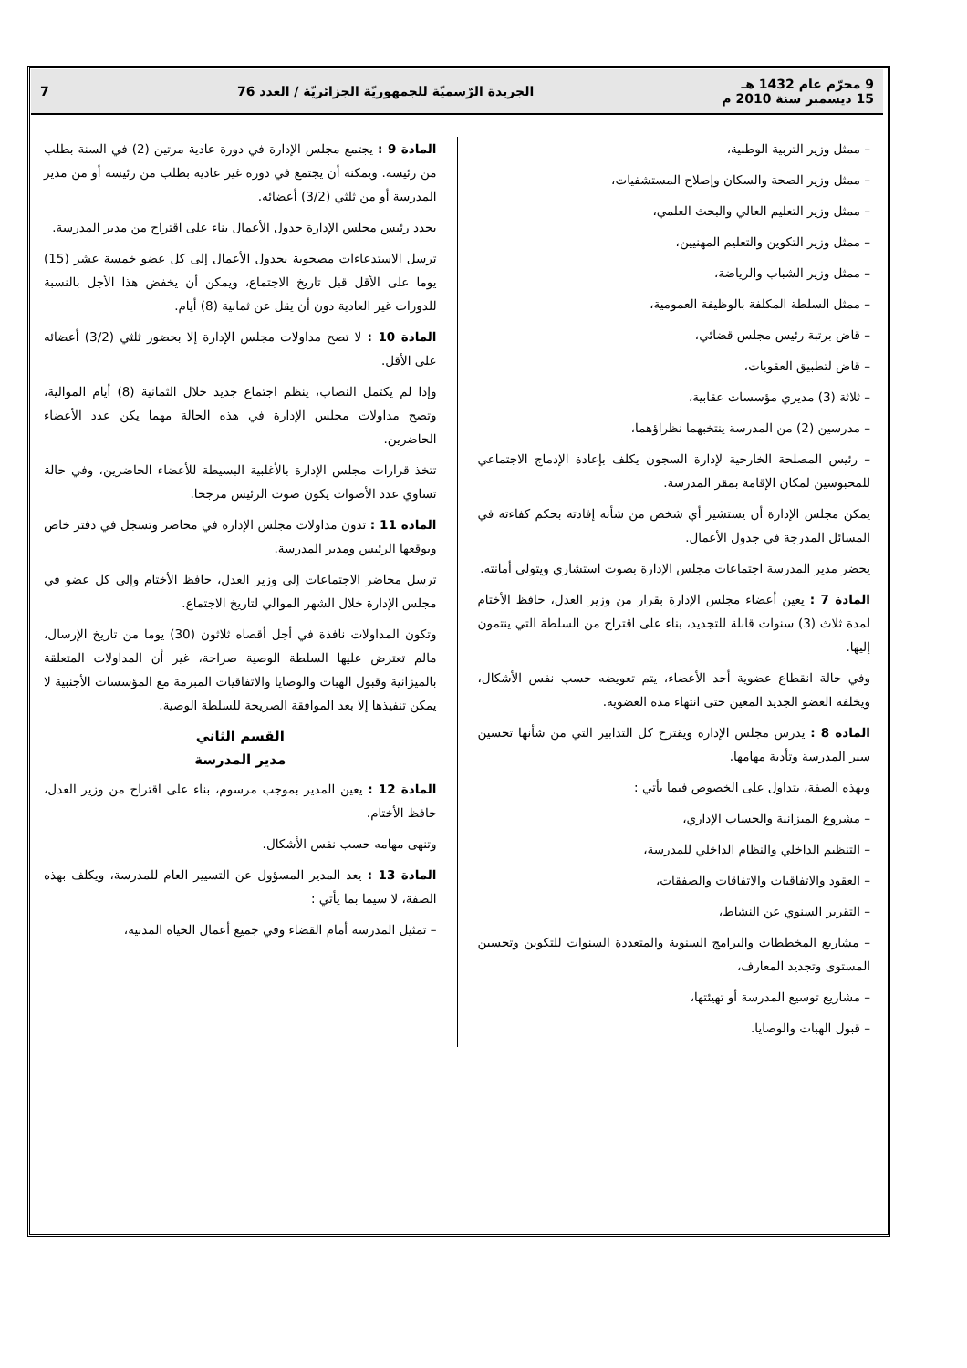9 محرّم عام 1432 هـ
15 ديسمبر سنة 2010 م
الجريدة الرّسميّة للجمهوريّة الجزائريّة / العدد 76
7
– ممثل وزير التربية الوطنية،
– ممثل وزير الصحة والسكان وإصلاح المستشفيات،
– ممثل وزير التعليم العالي والبحث العلمي،
– ممثل وزير التكوين والتعليم المهنيين،
– ممثل وزير الشباب والرياضة،
– ممثل السلطة المكلفة بالوظيفة العمومية،
– قاض برتبة رئيس مجلس قضائي،
– قاض لتطبيق العقوبات،
– ثلاثة (3) مديري مؤسسات عقابية،
– مدرسين (2) من المدرسة ينتخبهما نظراؤهما،
– رئيس المصلحة الخارجية لإدارة السجون يكلف بإعادة الإدماج الاجتماعي للمحبوسين لمكان الإقامة بمقر المدرسة.
يمكن مجلس الإدارة أن يستشير أي شخص من شأنه إفادته بحكم كفاءته في المسائل المدرجة في جدول الأعمال.
يحضر مدير المدرسة اجتماعات مجلس الإدارة بصوت استشاري ويتولى أمانته.
المادة 7 : يعين أعضاء مجلس الإدارة بقرار من وزير العدل، حافظ الأختام لمدة ثلاث (3) سنوات قابلة للتجديد، بناء على اقتراح من السلطة التي ينتمون إليها.
وفي حالة انقطاع عضوية أحد الأعضاء، يتم تعويضه حسب نفس الأشكال، ويخلفه العضو الجديد المعين حتى انتهاء مدة العضوية.
المادة 8 : يدرس مجلس الإدارة ويقترح كل التدابير التي من شأنها تحسين سير المدرسة وتأدية مهامها.
وبهذه الصفة، يتداول على الخصوص فيما يأتي :
– مشروع الميزانية والحساب الإداري،
– التنظيم الداخلي والنظام الداخلي للمدرسة،
– العقود والاتفاقيات والاتفاقات والصفقات،
– التقرير السنوي عن النشاط،
– مشاريع المخططات والبرامج السنوية والمتعددة السنوات للتكوين وتحسين المستوى وتجديد المعارف،
– مشاريع توسيع المدرسة أو تهيئتها،
– قبول الهبات والوصايا.
المادة 9 : يجتمع مجلس الإدارة في دورة عادية مرتين (2) في السنة بطلب من رئيسه. ويمكنه أن يجتمع في دورة غير عادية بطلب من رئيسه أو من مدير المدرسة أو من ثلثي (3/2) أعضائه.
يحدد رئيس مجلس الإدارة جدول الأعمال بناء على اقتراح من مدير المدرسة.
ترسل الاستدعاءات مصحوبة بجدول الأعمال إلى كل عضو خمسة عشر (15) يوما على الأقل قبل تاريخ الاجتماع، ويمكن أن يخفض هذا الأجل بالنسبة للدورات غير العادية دون أن يقل عن ثمانية (8) أيام.
المادة 10 : لا تصح مداولات مجلس الإدارة إلا بحضور ثلثي (3/2) أعضائه على الأقل.
وإذا لم يكتمل النصاب، ينظم اجتماع جديد خلال الثمانية (8) أيام الموالية، وتصح مداولات مجلس الإدارة في هذه الحالة مهما يكن عدد الأعضاء الحاضرين.
تتخذ قرارات مجلس الإدارة بالأغلبية البسيطة للأعضاء الحاضرين، وفي حالة تساوي عدد الأصوات يكون صوت الرئيس مرجحا.
المادة 11 : تدون مداولات مجلس الإدارة في محاضر وتسجل في دفتر خاص ويوقعها الرئيس ومدير المدرسة.
ترسل محاضر الاجتماعات إلى وزير العدل، حافظ الأختام وإلى كل عضو في مجلس الإدارة خلال الشهر الموالي لتاريخ الاجتماع.
وتكون المداولات نافذة في أجل أقصاه ثلاثون (30) يوما من تاريخ الإرسال، مالم تعترض عليها السلطة الوصية صراحة، غير أن المداولات المتعلقة بالميزانية وقبول الهبات والوصايا والاتفاقيات المبرمة مع المؤسسات الأجنبية لا يمكن تنفيذها إلا بعد الموافقة الصريحة للسلطة الوصية.
القسم الثاني
مدير المدرسة
المادة 12 : يعين المدير بموجب مرسوم، بناء على اقتراح من وزير العدل، حافظ الأختام.
وتنهى مهامه حسب نفس الأشكال.
المادة 13 : يعد المدير المسؤول عن التسيير العام للمدرسة، ويكلف بهذه الصفة، لا سيما بما يأتي :
– تمثيل المدرسة أمام القضاء وفي جميع أعمال الحياة المدنية،